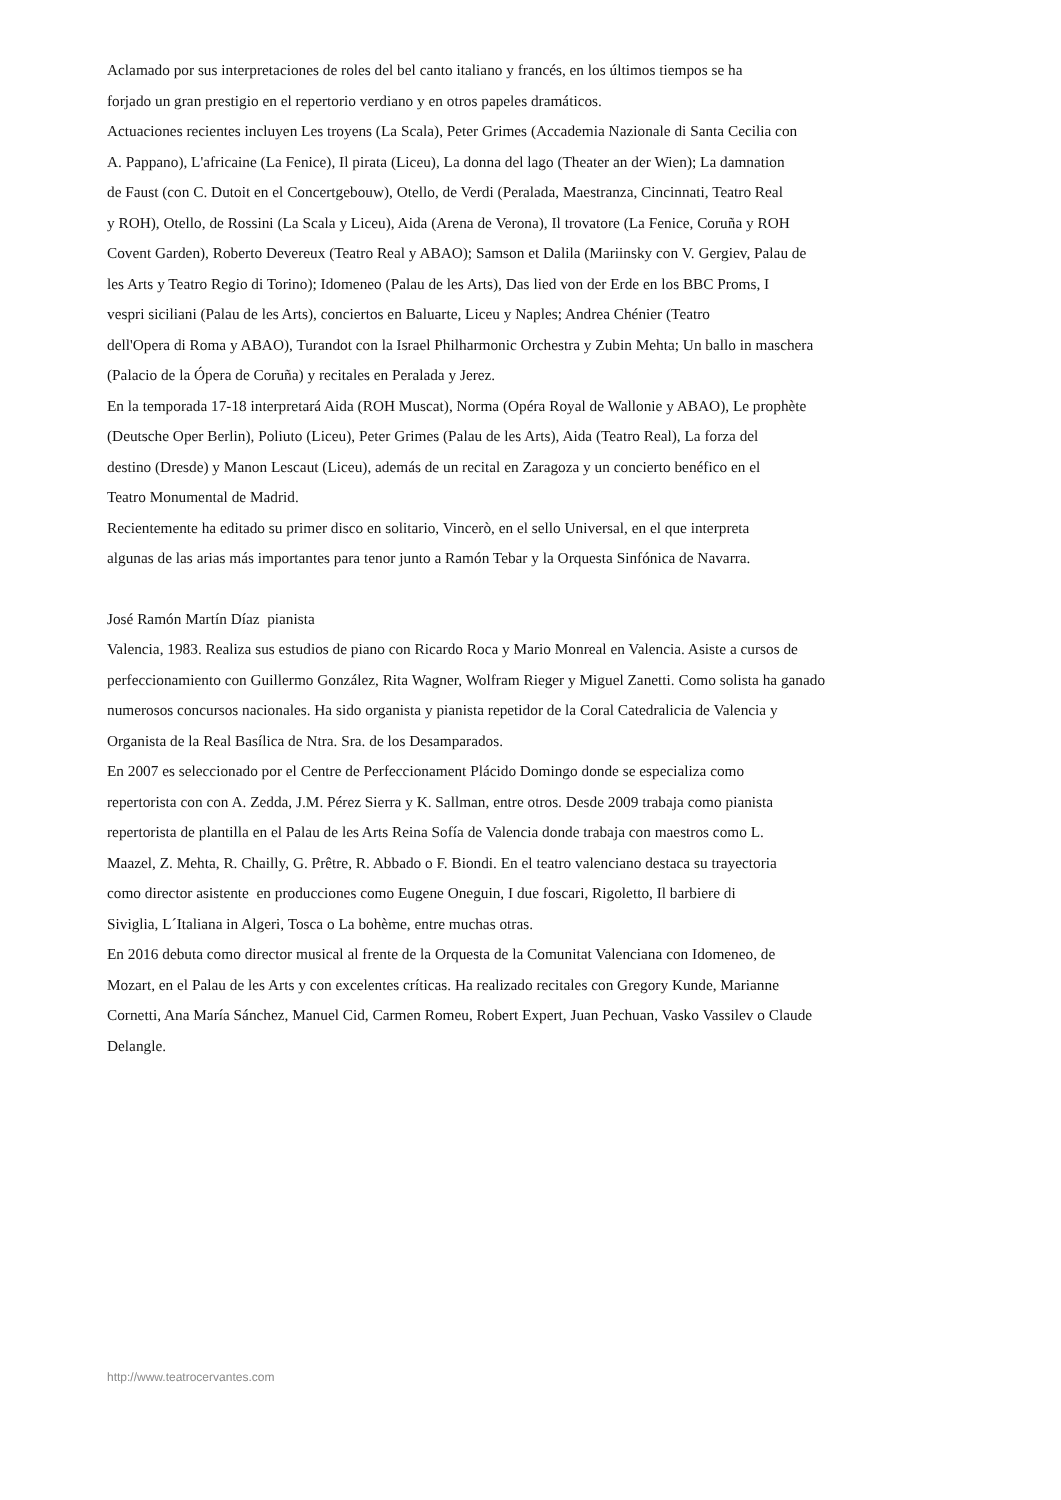Aclamado por sus interpretaciones de roles del bel canto italiano y francés, en los últimos tiempos se ha
forjado un gran prestigio en el repertorio verdiano y en otros papeles dramáticos.
Actuaciones recientes incluyen Les troyens (La Scala), Peter Grimes (Accademia Nazionale di Santa Cecilia con
A. Pappano), L'africaine (La Fenice), Il pirata (Liceu), La donna del lago (Theater an der Wien); La damnation
de Faust (con C. Dutoit en el Concertgebouw), Otello, de Verdi (Peralada, Maestranza, Cincinnati, Teatro Real
y ROH), Otello, de Rossini (La Scala y Liceu), Aida (Arena de Verona), Il trovatore (La Fenice, Coruña y ROH
Covent Garden), Roberto Devereux (Teatro Real y ABAO); Samson et Dalila (Mariinsky con V. Gergiev, Palau de
les Arts y Teatro Regio di Torino); Idomeneo (Palau de les Arts), Das lied von der Erde en los BBC Proms, I
vespri siciliani (Palau de les Arts), conciertos en Baluarte, Liceu y Naples; Andrea Chénier (Teatro
dell'Opera di Roma y ABAO), Turandot con la Israel Philharmonic Orchestra y Zubin Mehta; Un ballo in maschera
(Palacio de la Ópera de Coruña) y recitales en Peralada y Jerez.
En la temporada 17-18 interpretará Aida (ROH Muscat), Norma (Opéra Royal de Wallonie y ABAO), Le prophète
(Deutsche Oper Berlin), Poliuto (Liceu), Peter Grimes (Palau de les Arts), Aida (Teatro Real), La forza del
destino (Dresde) y Manon Lescaut (Liceu), además de un recital en Zaragoza y un concierto benéfico en el
Teatro Monumental de Madrid.
Recientemente ha editado su primer disco en solitario, Vincerò, en el sello Universal, en el que interpreta
algunas de las arias más importantes para tenor junto a Ramón Tebar y la Orquesta Sinfónica de Navarra.
José Ramón Martín Díaz pianista
Valencia, 1983. Realiza sus estudios de piano con Ricardo Roca y Mario Monreal en Valencia. Asiste a cursos de
perfeccionamiento con Guillermo González, Rita Wagner, Wolfram Rieger y Miguel Zanetti. Como solista ha ganado
numerosos concursos nacionales. Ha sido organista y pianista repetidor de la Coral Catedralicia de Valencia y
Organista de la Real Basílica de Ntra. Sra. de los Desamparados.
En 2007 es seleccionado por el Centre de Perfeccionament Plácido Domingo donde se especializa como
repertorista con con A. Zedda, J.M. Pérez Sierra y K. Sallman, entre otros. Desde 2009 trabaja como pianista
repertorista de plantilla en el Palau de les Arts Reina Sofía de Valencia donde trabaja con maestros como L.
Maazel, Z. Mehta, R. Chailly, G. Prêtre, R. Abbado o F. Biondi. En el teatro valenciano destaca su trayectoria
como director asistente en producciones como Eugene Oneguin, I due foscari, Rigoletto, Il barbiere di
Siviglia, L´Italiana in Algeri, Tosca o La bohème, entre muchas otras.
En 2016 debuta como director musical al frente de la Orquesta de la Comunitat Valenciana con Idomeneo, de
Mozart, en el Palau de les Arts y con excelentes críticas. Ha realizado recitales con Gregory Kunde, Marianne
Cornetti, Ana María Sánchez, Manuel Cid, Carmen Romeu, Robert Expert, Juan Pechuan, Vasko Vassilev o Claude
Delangle.
http://www.teatrocervantes.com